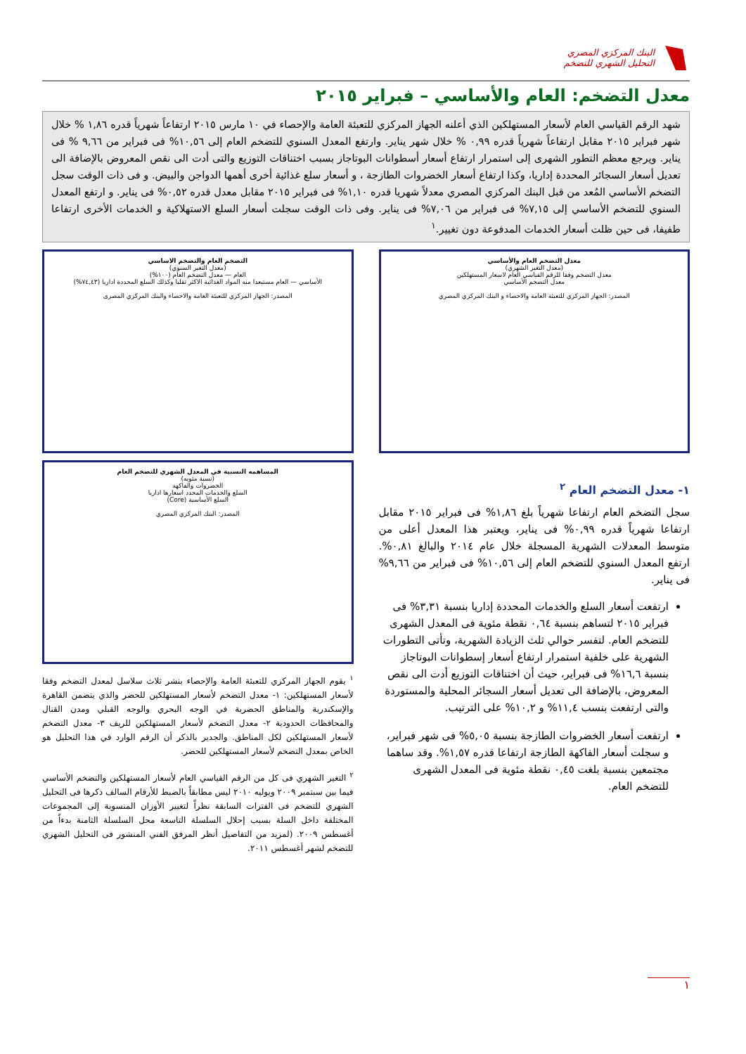البنك المركزي المصري
التحليل الشهري للتضخم
معدل التضخم: العام والأساسي – فبراير ٢٠١٥
شهد الرقم القياسي العام لأسعار المستهلكين الذي أعلنه الجهاز المركزي للتعبئة العامة والإحصاء في ١٠ مارس ٢٠١٥ ارتفاعاً شهرياً قدره ١,٨٦ % خلال شهر فبراير ٢٠١٥ مقابل ارتفاعاً شهرياً قدره ٠,٩٩ % خلال شهر يناير. وارتفع المعدل السنوي للتضخم العام إلى ١٠,٥٦% فى فبراير من ٩,٦٦ % فى يناير. ويرجع معظم التطور الشهرى إلى استمرار ارتفاع أسعار أسطوانات البوتاجاز بسبب اختناقات التوزيع والتى أدت الى نقص المعروض بالإضافة الى تعديل أسعار السجائر المحددة إداريا، وكذا ارتفاع أسعار الخضروات الطازجة ، و أسعار سلع غذائية أخرى أهمها الدواجن والبيض. و فى ذات الوقت سجل التضخم الأساسي المُعد من قبل البنك المركزي المصري معدلاً شهريا قدره ١,١٠% فى فبراير ٢٠١٥ مقابل معدل قدره ٠,٥٢% فى يناير. و ارتفع المعدل السنوي للتضخم الأساسي إلى ٧,١٥% فى فبراير من ٧,٠٦% فى يناير. وفى ذات الوقت سجلت أسعار السلع الاستهلاكية و الخدمات الأخرى ارتفاعا طفيفا، فى حين ظلت أسعار الخدمات المدفوعة دون تغيير.<sup>١</sup>
معدل التضخم العام والأساسي
(معدل التغير الشهري)
معدل التضخم وفقا للرقم القياسي العام لاسعار المستهلكين
معدل التضخم الأساسي
المصدر: الجهاز المركزي للتعبئة العامة والاحصاء و البنك المركزي المصري
١- معدل التضخم العام <sup>٢</sup>
سجل التضخم العام ارتفاعا شهرياً بلغ ١,٨٦% فى فبراير ٢٠١٥ مقابل ارتفاعا شهرياً قدره ٠,٩٩% فى يناير، ويعتبر هذا المعدل أعلى من متوسط المعدلات الشهرية المسجلة خلال عام ٢٠١٤ والبالغ ٠,٨١%. ارتفع المعدل السنوي للتضخم العام إلى ١٠,٥٦% فى فبراير من ٩,٦٦% فى يناير.
ارتفعت أسعار السلع والخدمات المحددة إداريا بنسبة ٣,٣١% فى فبراير ٢٠١٥ لتساهم بنسبة ٠,٦٤ نقطة مئوية فى المعدل الشهرى للتضخم العام. لتفسر حوالي ثلث الزيادة الشهرية، وتأتى التطورات الشهرية على خلفية استمرار ارتفاع أسعار إسطوانات البوتاجاز بنسبة ١٦,٦% فى فبراير، حيث أن اختناقات التوزيع أدت الى نقص المعروض، بالإضافة الى تعديل أسعار السجائر المحلية والمستوردة والتى ارتفعت بنسب ١١,٤% و ١٠,٢% على الترتيب.
ارتفعت أسعار الخضروات الطازجة بنسبة ٥,٠٥% فى شهر فبراير، و سجلت أسعار الفاكهة الطازجة ارتفاعا قدره ١,٥٧%. وقد ساهما مجتمعين بنسبة بلغت ٠,٤٥ نقطة مئوية فى المعدل الشهرى للتضخم العام.
التضخم العام والتضخم الاساسي
(معدل التغير السنوي)
العام — معدل التضخم العام (١٠٠%)
الأساسي — العام مستبعدا منه المواد الغذائية الاكثر تقلبا وكذلك السلع المحددة اداريا (٧٤,٤٣%)
المصدر: الجهاز المركزي للتعبئة العامة والاحصاء والبنك المركزي المصرى
المساهمه النسبية في المعدل الشهري للتضخم العام
(نسبة مئويه)
الخضروات والفاكهه
السلع والخدمات المحدد اسعارها اداريا
السلع الأساسية (Core)
المصدر: البنك المركزي المصري
<sup>١</sup> يقوم الجهاز المركزي للتعبئة العامة والإحصاء بنشر ثلاث سلاسل لمعدل التضخم وفقا لأسعار المستهلكين: ١- معدل التضخم لأسعار المستهلكين للحضر والذي يتضمن القاهرة والإسكندرية والمناطق الحضرية في الوجه البحري والوجه القبلي ومدن القنال والمحافظات الحدودية ٢- معدل التضخم لأسعار المستهلكين للريف ٣- معدل التضخم لأسعار المستهلكين لكل المناطق. والجدير بالذكر أن الرقم الوارد في هذا التحليل هو الخاص بمعدل التضخم لأسعار المستهلكين للحضر.
<sup>٢</sup> التغير الشهري فى كل من الرقم القياسي العام لأسعار المستهلكين والتضخم الأساسي فيما بين سبتمبر ٢٠٠٩ ويوليه ٢٠١٠ ليس مطابقاً بالضبط للأرقام السالف ذكرها فى التحليل الشهري للتضخم فى الفترات السابقة نظراً لتغيير الأوزان المنسوبة إلى المجموعات المختلفة داخل السلة بسبب إحلال السلسلة التاسعة محل السلسلة الثامنة بدءاً من أغسطس ٢٠٠٩. (لمزيد من التفاصيل أنظر المرفق الفني المنشور فى التحليل الشهري للتضخم لشهر أغسطس ٢٠١١.
١